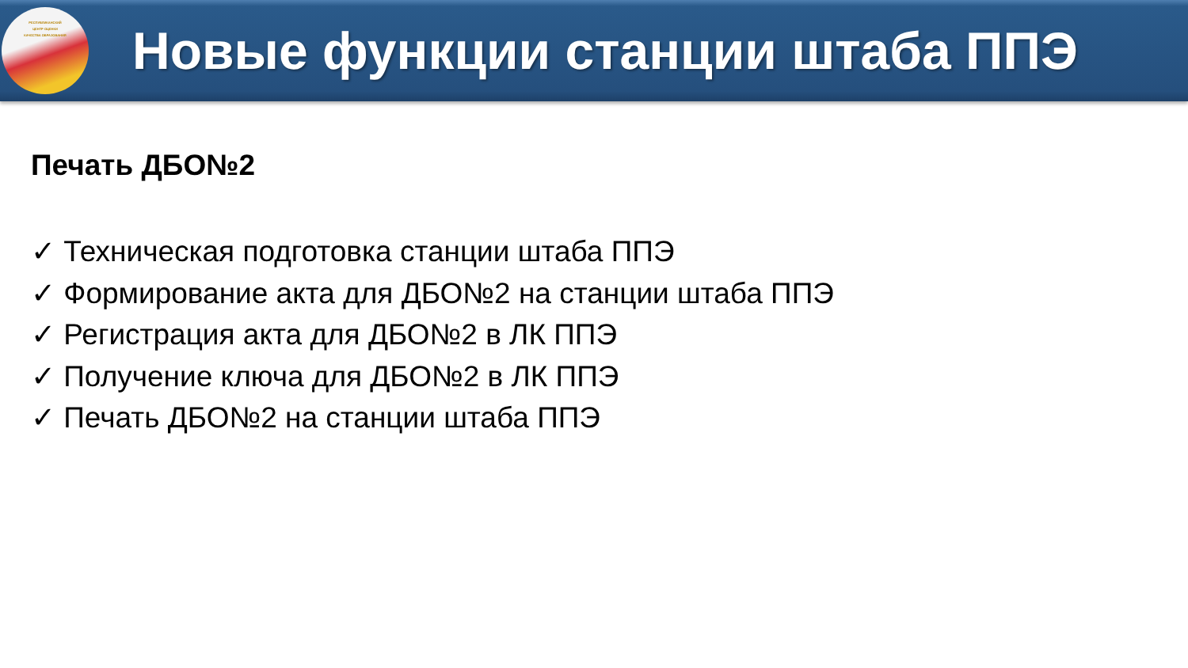РЕСПУБЛИКАНСКИЙ
ЦЕНТР ОЦЕНКИ
КАЧЕСТВА ОБРАЗОВАНИЯ
Новые функции станции штаба ППЭ
Печать ДБО№2
✓ Техническая подготовка станции штаба ППЭ
✓ Формирование акта для ДБО№2 на станции штаба ППЭ
✓ Регистрация акта для ДБО№2 в ЛК ППЭ
✓ Получение ключа для ДБО№2 в ЛК ППЭ
✓ Печать ДБО№2 на станции штаба ППЭ